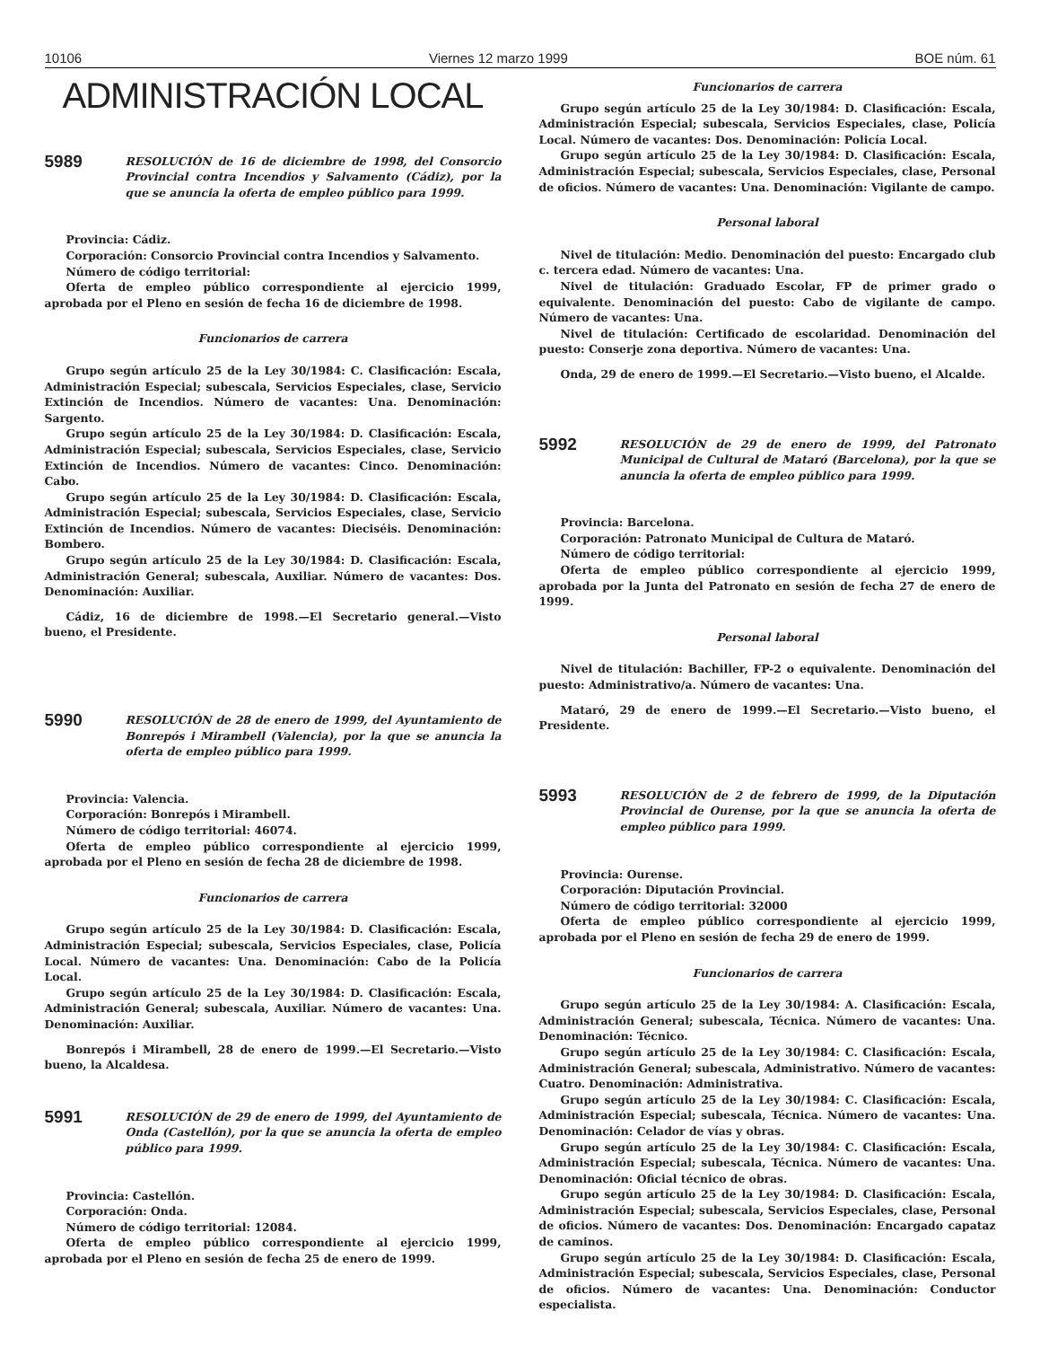10106 Viernes 12 marzo 1999 BOE núm. 61
ADMINISTRACIÓN LOCAL
5989
RESOLUCIÓN de 16 de diciembre de 1998, del Consorcio Provincial contra Incendios y Salvamento (Cádiz), por la que se anuncia la oferta de empleo público para 1999.
Provincia: Cádiz.
Corporación: Consorcio Provincial contra Incendios y Salvamento.
Número de código territorial:
Oferta de empleo público correspondiente al ejercicio 1999, aprobada por el Pleno en sesión de fecha 16 de diciembre de 1998.
Funcionarios de carrera
Grupo según artículo 25 de la Ley 30/1984: C. Clasificación: Escala, Administración Especial; subescala, Servicios Especiales, clase, Servicio Extinción de Incendios. Número de vacantes: Una. Denominación: Sargento.
Grupo según artículo 25 de la Ley 30/1984: D. Clasificación: Escala, Administración Especial; subescala, Servicios Especiales, clase, Servicio Extinción de Incendios. Número de vacantes: Cinco. Denominación: Cabo.
Grupo según artículo 25 de la Ley 30/1984: D. Clasificación: Escala, Administración Especial; subescala, Servicios Especiales, clase, Servicio Extinción de Incendios. Número de vacantes: Dieciséis. Denominación: Bombero.
Grupo según artículo 25 de la Ley 30/1984: D. Clasificación: Escala, Administración General; subescala, Auxiliar. Número de vacantes: Dos. Denominación: Auxiliar.
Cádiz, 16 de diciembre de 1998.—El Secretario general.—Visto bueno, el Presidente.
5990
RESOLUCIÓN de 28 de enero de 1999, del Ayuntamiento de Bonrepós i Mirambell (Valencia), por la que se anuncia la oferta de empleo público para 1999.
Provincia: Valencia.
Corporación: Bonrepós i Mirambell.
Número de código territorial: 46074.
Oferta de empleo público correspondiente al ejercicio 1999, aprobada por el Pleno en sesión de fecha 28 de diciembre de 1998.
Funcionarios de carrera
Grupo según artículo 25 de la Ley 30/1984: D. Clasificación: Escala, Administración Especial; subescala, Servicios Especiales, clase, Policía Local. Número de vacantes: Una. Denominación: Cabo de la Policía Local.
Grupo según artículo 25 de la Ley 30/1984: D. Clasificación: Escala, Administración General; subescala, Auxiliar. Número de vacantes: Una. Denominación: Auxiliar.
Bonrepós i Mirambell, 28 de enero de 1999.—El Secretario.—Visto bueno, la Alcaldesa.
5991
RESOLUCIÓN de 29 de enero de 1999, del Ayuntamiento de Onda (Castellón), por la que se anuncia la oferta de empleo público para 1999.
Provincia: Castellón.
Corporación: Onda.
Número de código territorial: 12084.
Oferta de empleo público correspondiente al ejercicio 1999, aprobada por el Pleno en sesión de fecha 25 de enero de 1999.
Funcionarios de carrera
Grupo según artículo 25 de la Ley 30/1984: D. Clasificación: Escala, Administración Especial; subescala, Servicios Especiales, clase, Policía Local. Número de vacantes: Dos. Denominación: Policía Local.
Grupo según artículo 25 de la Ley 30/1984: D. Clasificación: Escala, Administración Especial; subescala, Servicios Especiales, clase, Personal de oficios. Número de vacantes: Una. Denominación: Vigilante de campo.
Personal laboral
Nivel de titulación: Medio. Denominación del puesto: Encargado club c. tercera edad. Número de vacantes: Una.
Nivel de titulación: Graduado Escolar, FP de primer grado o equivalente. Denominación del puesto: Cabo de vigilante de campo. Número de vacantes: Una.
Nivel de titulación: Certificado de escolaridad. Denominación del puesto: Conserje zona deportiva. Número de vacantes: Una.
Onda, 29 de enero de 1999.—El Secretario.—Visto bueno, el Alcalde.
5992
RESOLUCIÓN de 29 de enero de 1999, del Patronato Municipal de Cultural de Mataró (Barcelona), por la que se anuncia la oferta de empleo público para 1999.
Provincia: Barcelona.
Corporación: Patronato Municipal de Cultura de Mataró.
Número de código territorial:
Oferta de empleo público correspondiente al ejercicio 1999, aprobada por la Junta del Patronato en sesión de fecha 27 de enero de 1999.
Personal laboral
Nivel de titulación: Bachiller, FP-2 o equivalente. Denominación del puesto: Administrativo/a. Número de vacantes: Una.
Mataró, 29 de enero de 1999.—El Secretario.—Visto bueno, el Presidente.
5993
RESOLUCIÓN de 2 de febrero de 1999, de la Diputación Provincial de Ourense, por la que se anuncia la oferta de empleo público para 1999.
Provincia: Ourense.
Corporación: Diputación Provincial.
Número de código territorial: 32000
Oferta de empleo público correspondiente al ejercicio 1999, aprobada por el Pleno en sesión de fecha 29 de enero de 1999.
Funcionarios de carrera
Grupo según artículo 25 de la Ley 30/1984: A. Clasificación: Escala, Administración General; subescala, Técnica. Número de vacantes: Una. Denominación: Técnico.
Grupo según artículo 25 de la Ley 30/1984: C. Clasificación: Escala, Administración General; subescala, Administrativo. Número de vacantes: Cuatro. Denominación: Administrativa.
Grupo según artículo 25 de la Ley 30/1984: C. Clasificación: Escala, Administración Especial; subescala, Técnica. Número de vacantes: Una. Denominación: Celador de vías y obras.
Grupo según artículo 25 de la Ley 30/1984: C. Clasificación: Escala, Administración Especial; subescala, Técnica. Número de vacantes: Una. Denominación: Oficial técnico de obras.
Grupo según artículo 25 de la Ley 30/1984: D. Clasificación: Escala, Administración Especial; subescala, Servicios Especiales, clase, Personal de oficios. Número de vacantes: Dos. Denominación: Encargado capataz de caminos.
Grupo según artículo 25 de la Ley 30/1984: D. Clasificación: Escala, Administración Especial; subescala, Servicios Especiales, clase, Personal de oficios. Número de vacantes: Una. Denominación: Conductor especialista.